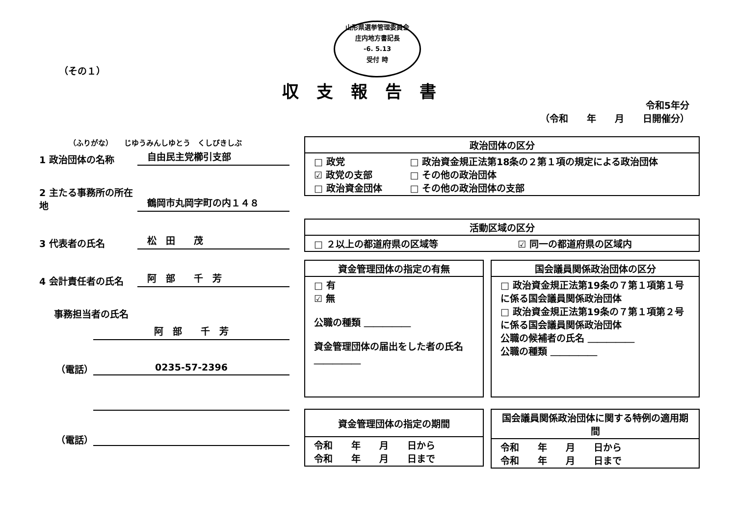山形県選挙管理委員会
庄内地方書記長
-6. 5.13
受付 時
（その１）
収支報告書
令和5年分
（令和　　年　　月　　日開催分）
（ふりがな）　　じゆうみんしゆとう　くしびきしぶ
1 政治団体の名称
自由民主党櫛引支部
2 主たる事務所の所在地
鶴岡市丸岡字町の内１４８
3 代表者の氏名
松　田　　茂
4 会計責任者の氏名
阿　部　　千　芳
事務担当者の氏名
阿　部　　千　芳
（電話）
0235-57-2396
（電話）
| 政治団体の区分 | |
| --- | --- |
| □ 政党 ☑ 政党の支部 □ 政治資金団体 | □ 政治資金規正法第18条の２第１項の規定による政治団体 □ その他の政治団体 □ その他の政治団体の支部 |
| 活動区域の区分 | |
| --- | --- |
| □ ２以上の都道府県の区域等 | ☑ 同一の都道府県の区域内 |
| 資金管理団体の指定の有無 |
| --- |
| □ 有 ☑ 無 公職の種類 ＿＿＿＿＿ 資金管理団体の届出をした者の氏名 ＿＿＿＿＿ |
| 国会議員関係政治団体の区分 |
| --- |
| □ 政治資金規正法第19条の７第１項第１号に係る国会議員関係政治団体 □ 政治資金規正法第19条の７第１項第２号に係る国会議員関係政治団体 公職の候補者の氏名 ＿＿＿＿＿ 公職の種類 ＿＿＿＿＿ |
| 資金管理団体の指定の期間 |
| --- |
| 令和 年 月 日から 令和 年 月 日まで |
| 国会議員関係政治団体に関する特例の適用期間 |
| --- |
| 令和 年 月 日から 令和 年 月 日まで |